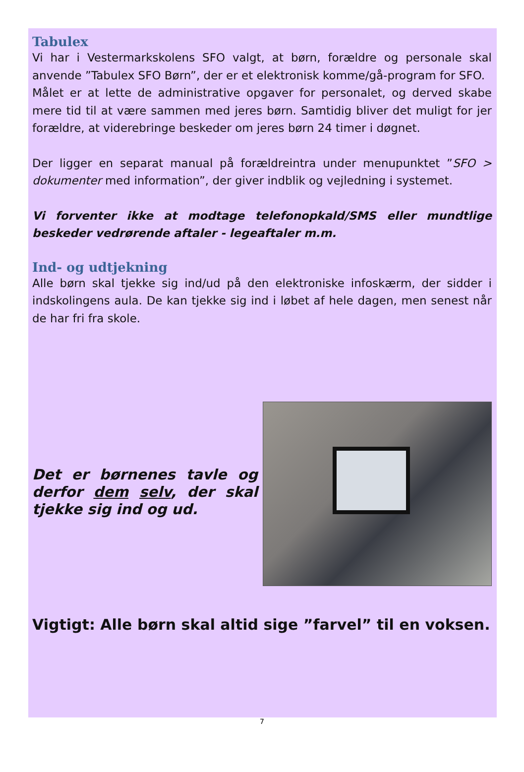Tabulex
Vi har i Vestermarkskolens SFO valgt, at børn, forældre og personale skal anvende ”Tabulex SFO Børn”, der er et elektronisk komme/gå-program for SFO.
Målet er at lette de administrative opgaver for personalet, og derved skabe mere tid til at være sammen med jeres børn. Samtidig bliver det muligt for jer forældre, at viderebringe beskeder om jeres børn 24 timer i døgnet.
Der ligger en separat manual på forældreintra under menupunktet ”SFO > dokumenter med information”, der giver indblik og vejledning i systemet.
Vi forventer ikke at modtage telefonopkald/SMS eller mundtlige beskeder vedrørende aftaler - legeaftaler m.m.
Ind- og udtjekning
Alle børn skal tjekke sig ind/ud på den elektroniske infoskærm, der sidder i indskolingens aula. De kan tjekke sig ind i løbet af hele dagen, men senest når de har fri fra skole.
Det er børnenes tavle og derfor dem selv, der skal tjekke sig ind og ud.
Vigtigt: Alle børn skal altid sige ”farvel” til en voksen.
7